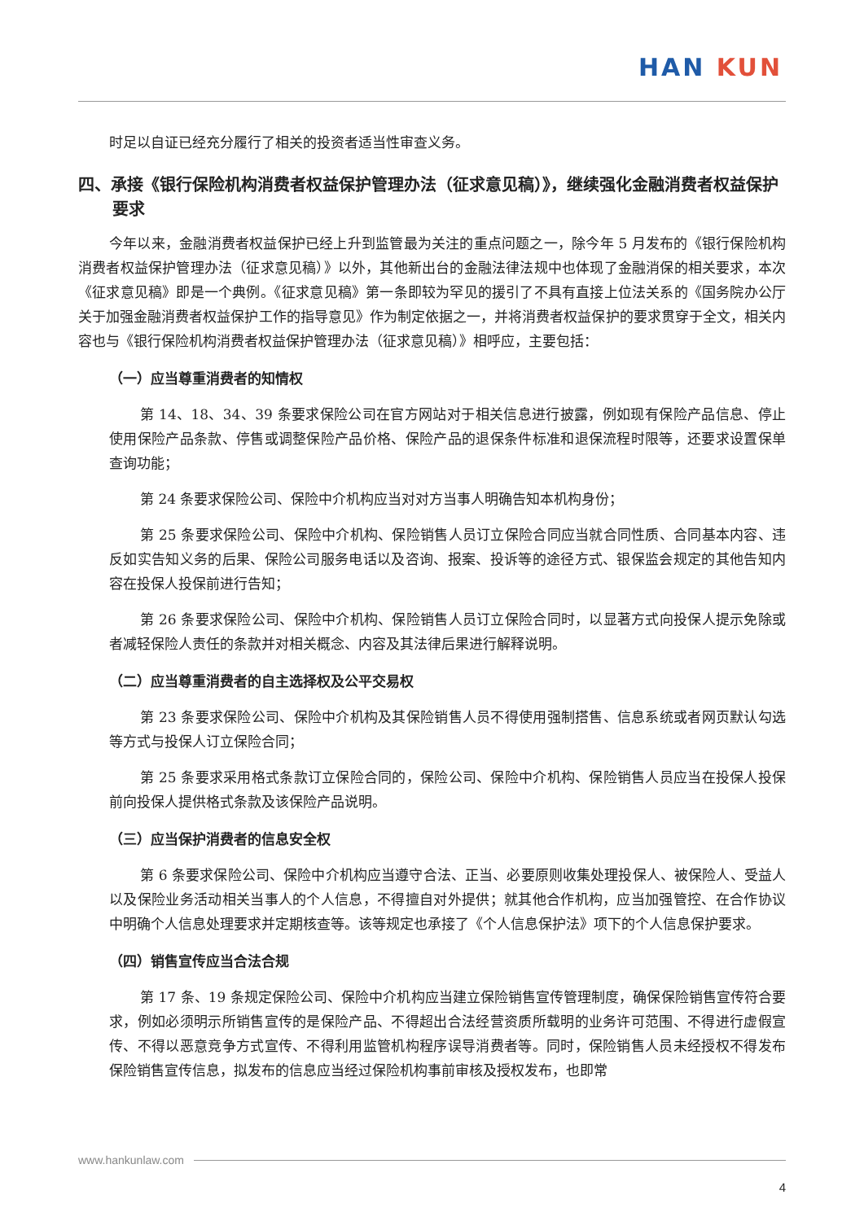HAN KUN
时足以自证已经充分履行了相关的投资者适当性审查义务。
四、承接《银行保险机构消费者权益保护管理办法（征求意见稿）》，继续强化金融消费者权益保护要求
今年以来，金融消费者权益保护已经上升到监管最为关注的重点问题之一，除今年 5 月发布的《银行保险机构消费者权益保护管理办法（征求意见稿）》以外，其他新出台的金融法律法规中也体现了金融消保的相关要求，本次《征求意见稿》即是一个典例。《征求意见稿》第一条即较为罕见的援引了不具有直接上位法关系的《国务院办公厅关于加强金融消费者权益保护工作的指导意见》作为制定依据之一，并将消费者权益保护的要求贯穿于全文，相关内容也与《银行保险机构消费者权益保护管理办法（征求意见稿）》相呼应，主要包括：
（一）应当尊重消费者的知情权
第 14、18、34、39 条要求保险公司在官方网站对于相关信息进行披露，例如现有保险产品信息、停止使用保险产品条款、停售或调整保险产品价格、保险产品的退保条件标准和退保流程时限等，还要求设置保单查询功能；
第 24 条要求保险公司、保险中介机构应当对对方当事人明确告知本机构身份；
第 25 条要求保险公司、保险中介机构、保险销售人员订立保险合同应当就合同性质、合同基本内容、违反如实告知义务的后果、保险公司服务电话以及咨询、报案、投诉等的途径方式、银保监会规定的其他告知内容在投保人投保前进行告知；
第 26 条要求保险公司、保险中介机构、保险销售人员订立保险合同时，以显著方式向投保人提示免除或者减轻保险人责任的条款并对相关概念、内容及其法律后果进行解释说明。
（二）应当尊重消费者的自主选择权及公平交易权
第 23 条要求保险公司、保险中介机构及其保险销售人员不得使用强制搭售、信息系统或者网页默认勾选等方式与投保人订立保险合同；
第 25 条要求采用格式条款订立保险合同的，保险公司、保险中介机构、保险销售人员应当在投保人投保前向投保人提供格式条款及该保险产品说明。
（三）应当保护消费者的信息安全权
第 6 条要求保险公司、保险中介机构应当遵守合法、正当、必要原则收集处理投保人、被保险人、受益人以及保险业务活动相关当事人的个人信息，不得擅自对外提供；就其他合作机构，应当加强管控、在合作协议中明确个人信息处理要求并定期核查等。该等规定也承接了《个人信息保护法》项下的个人信息保护要求。
（四）销售宣传应当合法合规
第 17 条、19 条规定保险公司、保险中介机构应当建立保险销售宣传管理制度，确保保险销售宣传符合要求，例如必须明示所销售宣传的是保险产品、不得超出合法经营资质所载明的业务许可范围、不得进行虚假宣传、不得以恶意竞争方式宣传、不得利用监管机构程序误导消费者等。同时，保险销售人员未经授权不得发布保险销售宣传信息，拟发布的信息应当经过保险机构事前审核及授权发布，也即常
www.hankunlaw.com
4